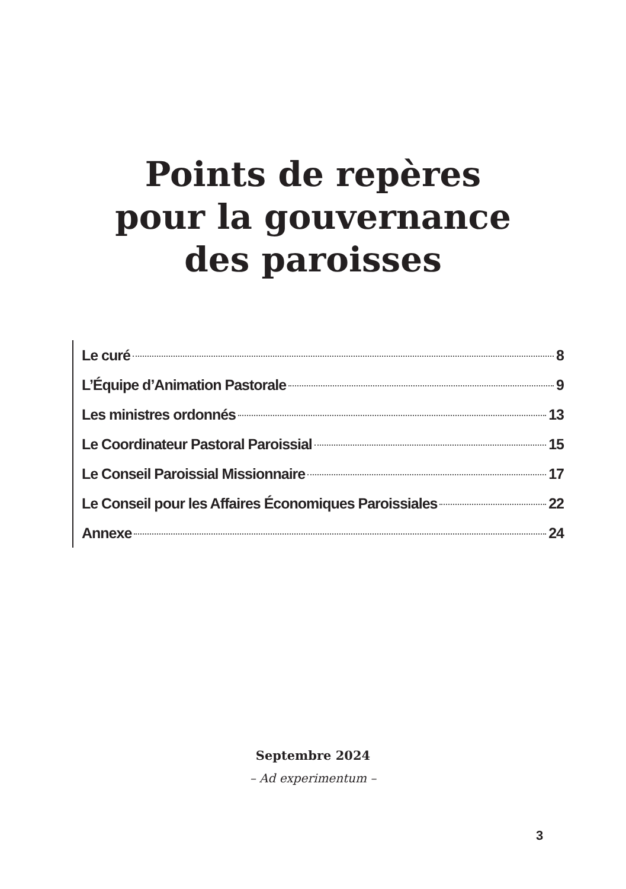Points de repères
pour la gouvernance
des paroisses
Le curé 8
L’Équipe d’Animation Pastorale 9
Les ministres ordonnés 13
Le Coordinateur Pastoral Paroissial 15
Le Conseil Paroissial Missionnaire 17
Le Conseil pour les Affaires Économiques Paroissiales 22
Annexe 24
Septembre 2024
– Ad experimentum –
3